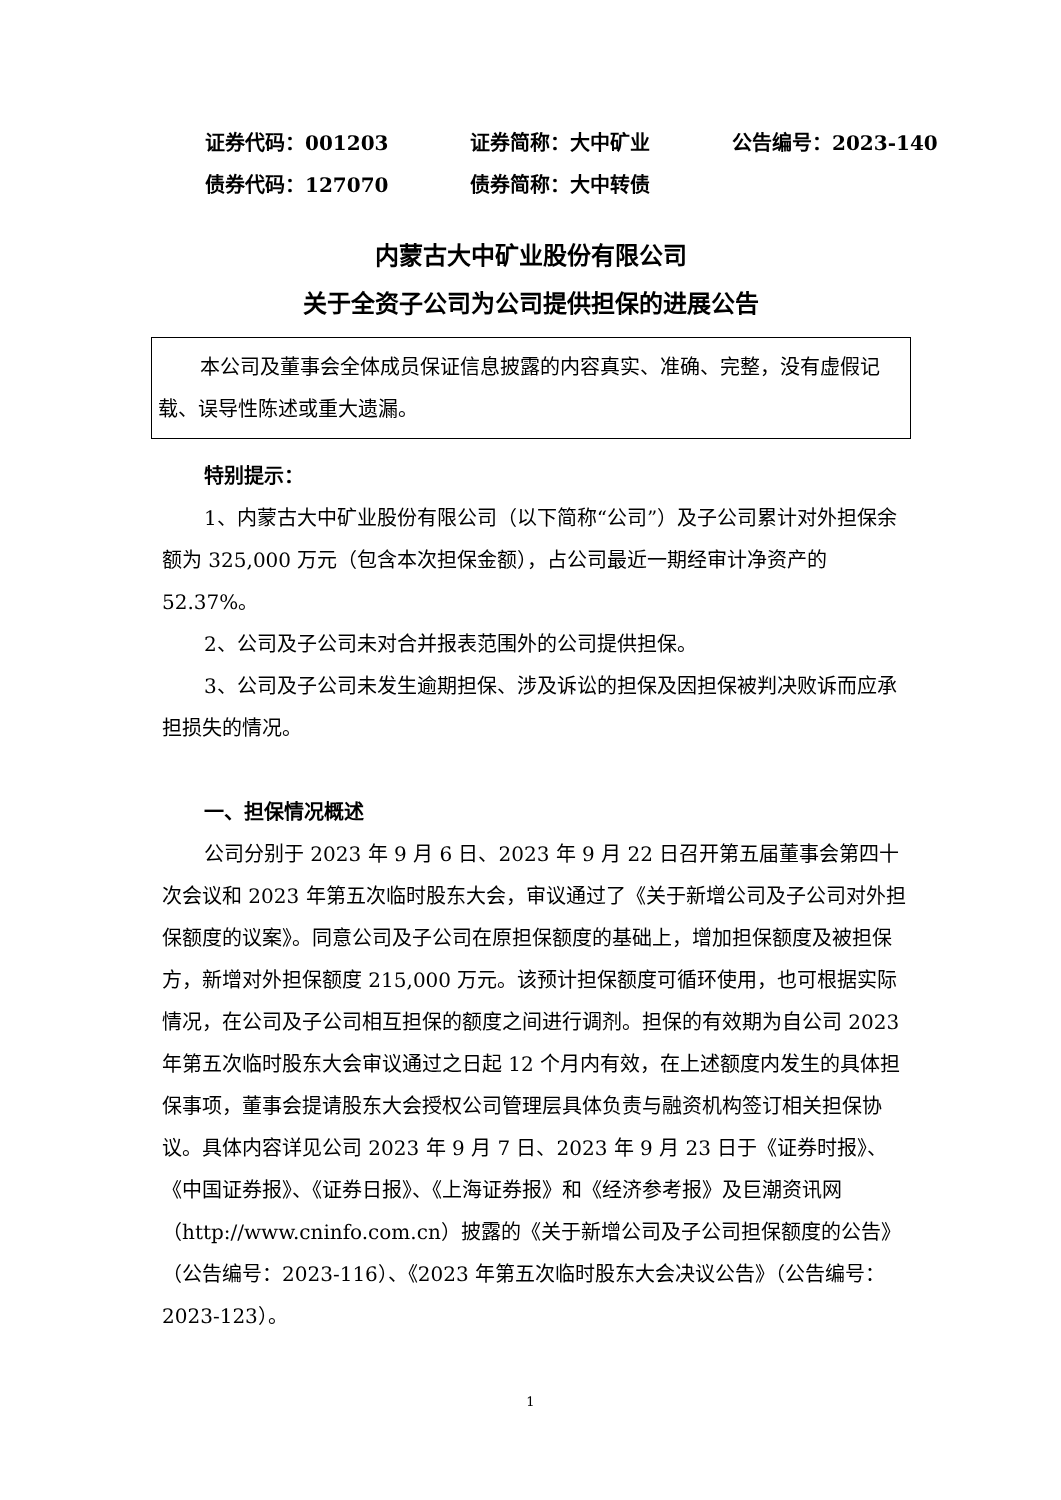证券代码：001203 证券简称：大中矿业 公告编号：2023-140
债券代码：127070 债券简称：大中转债
内蒙古大中矿业股份有限公司
关于全资子公司为公司提供担保的进展公告
本公司及董事会全体成员保证信息披露的内容真实、准确、完整，没有虚假记载、误导性陈述或重大遗漏。
特别提示：
1、内蒙古大中矿业股份有限公司（以下简称“公司”）及子公司累计对外担保余额为 325,000 万元（包含本次担保金额），占公司最近一期经审计净资产的 52.37%。
2、公司及子公司未对合并报表范围外的公司提供担保。
3、公司及子公司未发生逾期担保、涉及诉讼的担保及因担保被判决败诉而应承担损失的情况。
一、担保情况概述
公司分别于 2023 年 9 月 6 日、2023 年 9 月 22 日召开第五届董事会第四十次会议和 2023 年第五次临时股东大会，审议通过了《关于新增公司及子公司对外担保额度的议案》。同意公司及子公司在原担保额度的基础上，增加担保额度及被担保方，新增对外担保额度 215,000 万元。该预计担保额度可循环使用，也可根据实际情况，在公司及子公司相互担保的额度之间进行调剂。担保的有效期为自公司 2023 年第五次临时股东大会审议通过之日起 12 个月内有效，在上述额度内发生的具体担保事项，董事会提请股东大会授权公司管理层具体负责与融资机构签订相关担保协议。具体内容详见公司 2023 年 9 月 7 日、2023 年 9 月 23 日于《证券时报》、《中国证券报》、《证券日报》、《上海证券报》和《经济参考报》及巨潮资讯网（http://www.cninfo.com.cn）披露的《关于新增公司及子公司担保额度的公告》（公告编号：2023-116）、《2023 年第五次临时股东大会决议公告》（公告编号：2023-123）。
1